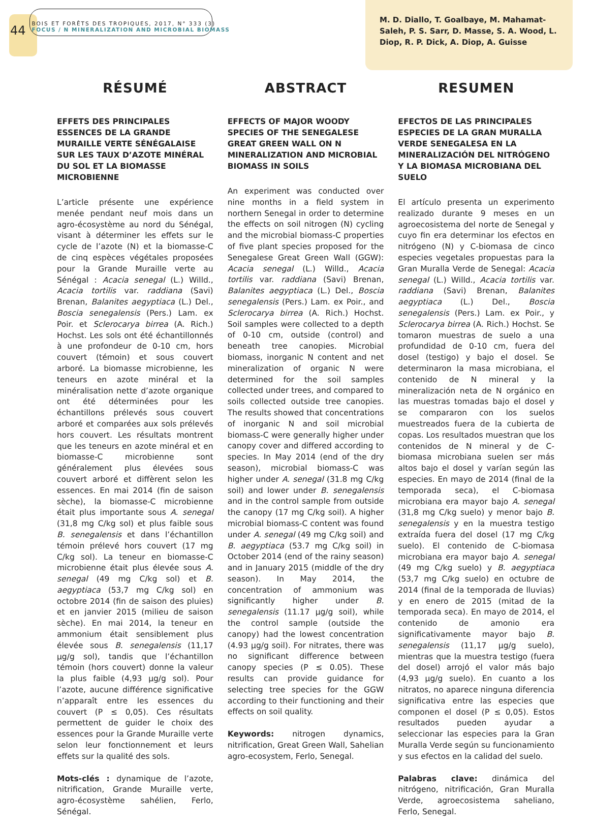44
BOIS ET FORÊTS DES TROPIQUES, 2017, N° 333 (3)
FOCUS / N MINERALIZATION AND MICROBIAL BIOMASS
M. D. Diallo, T. Goalbaye, M. Mahamat-Saleh, P. S. Sarr, D. Masse, S. A. Wood, L. Diop, R. P. Dick, A. Diop, A. Guisse
RÉSUMÉ
EFFETS DES PRINCIPALES ESSENCES DE LA GRANDE MURAILLE VERTE SÉNÉGALAISE SUR LES TAUX D’AZOTE MINÉRAL DU SOL ET LA BIOMASSE MICROBIENNE
L’article présente une expérience menée pendant neuf mois dans un agro-écosystème au nord du Sénégal, visant à déterminer les effets sur le cycle de l’azote (N) et la biomasse-C de cinq espèces végétales proposées pour la Grande Muraille verte au Sénégal : Acacia senegal (L.) Willd., Acacia tortilis var. raddiana (Savi) Brenan, Balanites aegyptiaca (L.) Del., Boscia senegalensis (Pers.) Lam. ex Poir. et Sclerocarya birrea (A. Rich.) Hochst. Les sols ont été échantillonnés à une profondeur de 0-10 cm, hors couvert (témoin) et sous couvert arboré. La biomasse microbienne, les teneurs en azote minéral et la minéralisation nette d’azote organique ont été déterminées pour les échantillons prélevés sous couvert arboré et comparées aux sols prélevés hors couvert. Les résultats montrent que les teneurs en azote minéral et en biomasse-C microbienne sont généralement plus élevées sous couvert arboré et diffèrent selon les essences. En mai 2014 (fin de saison sèche), la biomasse-C microbienne était plus importante sous A. senegal (31,8 mg C/kg sol) et plus faible sous B. senegalensis et dans l’échantillon témoin prélevé hors couvert (17 mg C/kg sol). La teneur en biomasse-C microbienne était plus élevée sous A. senegal (49 mg C/kg sol) et B. aegyptiaca (53,7 mg C/kg sol) en octobre 2014 (fin de saison des pluies) et en janvier 2015 (milieu de saison sèche). En mai 2014, la teneur en ammonium était sensiblement plus élevée sous B. senegalensis (11,17 µg/g sol), tandis que l’échantillon témoin (hors couvert) donne la valeur la plus faible (4,93 µg/g sol). Pour l’azote, aucune différence significative n’apparaît entre les essences du couvert (P ≤ 0,05). Ces résultats permettent de guider le choix des essences pour la Grande Muraille verte selon leur fonctionnement et leurs effets sur la qualité des sols.
Mots-clés : dynamique de l’azote, nitrification, Grande Muraille verte, agro-écosystème sahélien, Ferlo, Sénégal.
ABSTRACT
EFFECTS OF MAJOR WOODY SPECIES OF THE SENEGALESE GREAT GREEN WALL ON N MINERALIZATION AND MICROBIAL BIOMASS IN SOILS
An experiment was conducted over nine months in a field system in northern Senegal in order to determine the effects on soil nitrogen (N) cycling and the microbial biomass-C properties of five plant species proposed for the Senegalese Great Green Wall (GGW): Acacia senegal (L.) Willd., Acacia tortilis var. raddiana (Savi) Brenan, Balanites aegyptiaca (L.) Del., Boscia senegalensis (Pers.) Lam. ex Poir., and Sclerocarya birrea (A. Rich.) Hochst. Soil samples were collected to a depth of 0-10 cm, outside (control) and beneath tree canopies. Microbial biomass, inorganic N content and net mineralization of organic N were determined for the soil samples collected under trees, and compared to soils collected outside tree canopies. The results showed that concentrations of inorganic N and soil microbial biomass-C were generally higher under canopy cover and differed according to species. In May 2014 (end of the dry season), microbial biomass-C was higher under A. senegal (31.8 mg C/kg soil) and lower under B. senegalensis and in the control sample from outside the canopy (17 mg C/kg soil). A higher microbial biomass-C content was found under A. senegal (49 mg C/kg soil) and B. aegyptiaca (53.7 mg C/kg soil) in October 2014 (end of the rainy season) and in January 2015 (middle of the dry season). In May 2014, the concentration of ammonium was significantly higher under B. senegalensis (11.17 µg/g soil), while the control sample (outside the canopy) had the lowest concentration (4.93 µg/g soil). For nitrates, there was no significant difference between canopy species (P ≤ 0.05). These results can provide guidance for selecting tree species for the GGW according to their functioning and their effects on soil quality.
Keywords: nitrogen dynamics, nitrification, Great Green Wall, Sahelian agro-ecosystem, Ferlo, Senegal.
RESUMEN
EFECTOS DE LAS PRINCIPALES ESPECIES DE LA GRAN MURALLA VERDE SENEGALESA EN LA MINERALIZACIÓN DEL NITRÓGENO Y LA BIOMASA MICROBIANA DEL SUELO
El artículo presenta un experimento realizado durante 9 meses en un agroecosistema del norte de Senegal y cuyo fin era determinar los efectos en nitrógeno (N) y C-biomasa de cinco especies vegetales propuestas para la Gran Muralla Verde de Senegal: Acacia senegal (L.) Willd., Acacia tortilis var. raddiana (Savi) Brenan, Balanites aegyptiaca (L.) Del., Boscia senegalensis (Pers.) Lam. ex Poir., y Sclerocarya birrea (A. Rich.) Hochst. Se tomaron muestras de suelo a una profundidad de 0-10 cm, fuera del dosel (testigo) y bajo el dosel. Se determinaron la masa microbiana, el contenido de N mineral y la mineralización neta de N orgánico en las muestras tomadas bajo el dosel y se compararon con los suelos muestreados fuera de la cubierta de copas. Los resultados muestran que los contenidos de N mineral y de C-biomasa microbiana suelen ser más altos bajo el dosel y varían según las especies. En mayo de 2014 (final de la temporada seca), el C-biomasa microbiana era mayor bajo A. senegal (31,8 mg C/kg suelo) y menor bajo B. senegalensis y en la muestra testigo extraída fuera del dosel (17 mg C/kg suelo). El contenido de C-biomasa microbiana era mayor bajo A. senegal (49 mg C/kg suelo) y B. aegyptiaca (53,7 mg C/kg suelo) en octubre de 2014 (final de la temporada de lluvias) y en enero de 2015 (mitad de la temporada seca). En mayo de 2014, el contenido de amonio era significativamente mayor bajo B. senegalensis (11,17 µg/g suelo), mientras que la muestra testigo (fuera del dosel) arrojó el valor más bajo (4,93 µg/g suelo). En cuanto a los nitratos, no aparece ninguna diferencia significativa entre las especies que componen el dosel (P ≤ 0,05). Estos resultados pueden ayudar a seleccionar las especies para la Gran Muralla Verde según su funcionamiento y sus efectos en la calidad del suelo.
Palabras clave: dinámica del nitrógeno, nitrificación, Gran Muralla Verde, agroecosistema saheliano, Ferlo, Senegal.